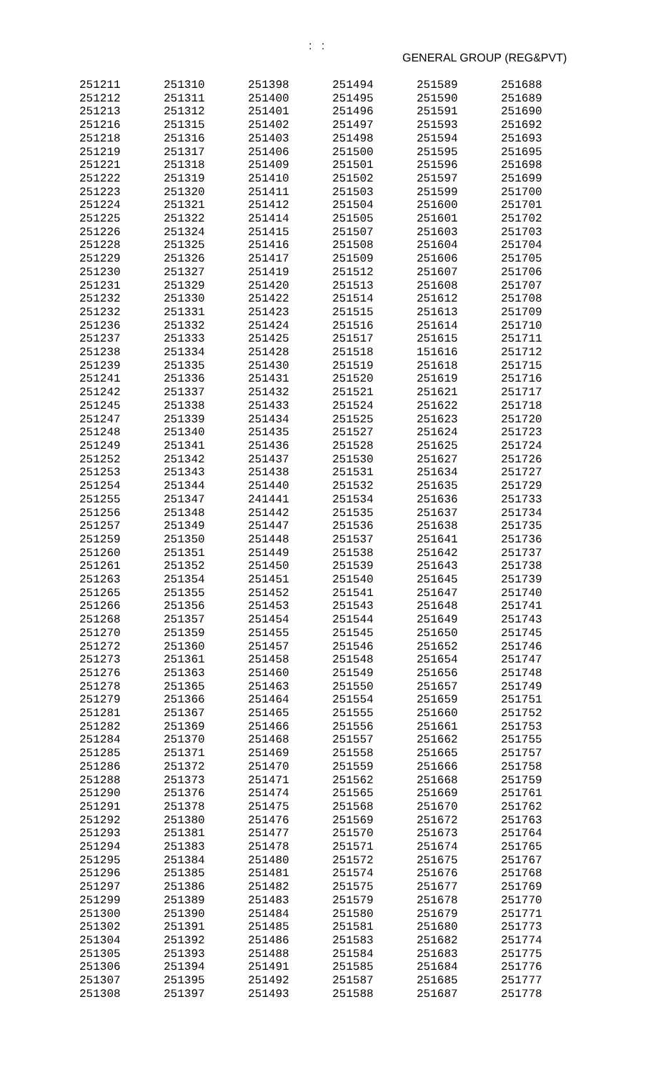: :
GENERAL GROUP (REG&PVT)
| 251211 | 251310 | 251398 | 251494 | 251589 | 251688 |
| 251212 | 251311 | 251400 | 251495 | 251590 | 251689 |
| 251213 | 251312 | 251401 | 251496 | 251591 | 251690 |
| 251216 | 251315 | 251402 | 251497 | 251593 | 251692 |
| 251218 | 251316 | 251403 | 251498 | 251594 | 251693 |
| 251219 | 251317 | 251406 | 251500 | 251595 | 251695 |
| 251221 | 251318 | 251409 | 251501 | 251596 | 251698 |
| 251222 | 251319 | 251410 | 251502 | 251597 | 251699 |
| 251223 | 251320 | 251411 | 251503 | 251599 | 251700 |
| 251224 | 251321 | 251412 | 251504 | 251600 | 251701 |
| 251225 | 251322 | 251414 | 251505 | 251601 | 251702 |
| 251226 | 251324 | 251415 | 251507 | 251603 | 251703 |
| 251228 | 251325 | 251416 | 251508 | 251604 | 251704 |
| 251229 | 251326 | 251417 | 251509 | 251606 | 251705 |
| 251230 | 251327 | 251419 | 251512 | 251607 | 251706 |
| 251231 | 251329 | 251420 | 251513 | 251608 | 251707 |
| 251232 | 251330 | 251422 | 251514 | 251612 | 251708 |
| 251232 | 251331 | 251423 | 251515 | 251613 | 251709 |
| 251236 | 251332 | 251424 | 251516 | 251614 | 251710 |
| 251237 | 251333 | 251425 | 251517 | 251615 | 251711 |
| 251238 | 251334 | 251428 | 251518 | 151616 | 251712 |
| 251239 | 251335 | 251430 | 251519 | 251618 | 251715 |
| 251241 | 251336 | 251431 | 251520 | 251619 | 251716 |
| 251242 | 251337 | 251432 | 251521 | 251621 | 251717 |
| 251245 | 251338 | 251433 | 251524 | 251622 | 251718 |
| 251247 | 251339 | 251434 | 251525 | 251623 | 251720 |
| 251248 | 251340 | 251435 | 251527 | 251624 | 251723 |
| 251249 | 251341 | 251436 | 251528 | 251625 | 251724 |
| 251252 | 251342 | 251437 | 251530 | 251627 | 251726 |
| 251253 | 251343 | 251438 | 251531 | 251634 | 251727 |
| 251254 | 251344 | 251440 | 251532 | 251635 | 251729 |
| 251255 | 251347 | 241441 | 251534 | 251636 | 251733 |
| 251256 | 251348 | 251442 | 251535 | 251637 | 251734 |
| 251257 | 251349 | 251447 | 251536 | 251638 | 251735 |
| 251259 | 251350 | 251448 | 251537 | 251641 | 251736 |
| 251260 | 251351 | 251449 | 251538 | 251642 | 251737 |
| 251261 | 251352 | 251450 | 251539 | 251643 | 251738 |
| 251263 | 251354 | 251451 | 251540 | 251645 | 251739 |
| 251265 | 251355 | 251452 | 251541 | 251647 | 251740 |
| 251266 | 251356 | 251453 | 251543 | 251648 | 251741 |
| 251268 | 251357 | 251454 | 251544 | 251649 | 251743 |
| 251270 | 251359 | 251455 | 251545 | 251650 | 251745 |
| 251272 | 251360 | 251457 | 251546 | 251652 | 251746 |
| 251273 | 251361 | 251458 | 251548 | 251654 | 251747 |
| 251276 | 251363 | 251460 | 251549 | 251656 | 251748 |
| 251278 | 251365 | 251463 | 251550 | 251657 | 251749 |
| 251279 | 251366 | 251464 | 251554 | 251659 | 251751 |
| 251281 | 251367 | 251465 | 251555 | 251660 | 251752 |
| 251282 | 251369 | 251466 | 251556 | 251661 | 251753 |
| 251284 | 251370 | 251468 | 251557 | 251662 | 251755 |
| 251285 | 251371 | 251469 | 251558 | 251665 | 251757 |
| 251286 | 251372 | 251470 | 251559 | 251666 | 251758 |
| 251288 | 251373 | 251471 | 251562 | 251668 | 251759 |
| 251290 | 251376 | 251474 | 251565 | 251669 | 251761 |
| 251291 | 251378 | 251475 | 251568 | 251670 | 251762 |
| 251292 | 251380 | 251476 | 251569 | 251672 | 251763 |
| 251293 | 251381 | 251477 | 251570 | 251673 | 251764 |
| 251294 | 251383 | 251478 | 251571 | 251674 | 251765 |
| 251295 | 251384 | 251480 | 251572 | 251675 | 251767 |
| 251296 | 251385 | 251481 | 251574 | 251676 | 251768 |
| 251297 | 251386 | 251482 | 251575 | 251677 | 251769 |
| 251299 | 251389 | 251483 | 251579 | 251678 | 251770 |
| 251300 | 251390 | 251484 | 251580 | 251679 | 251771 |
| 251302 | 251391 | 251485 | 251581 | 251680 | 251773 |
| 251304 | 251392 | 251486 | 251583 | 251682 | 251774 |
| 251305 | 251393 | 251488 | 251584 | 251683 | 251775 |
| 251306 | 251394 | 251491 | 251585 | 251684 | 251776 |
| 251307 | 251395 | 251492 | 251587 | 251685 | 251777 |
| 251308 | 251397 | 251493 | 251588 | 251687 | 251778 |